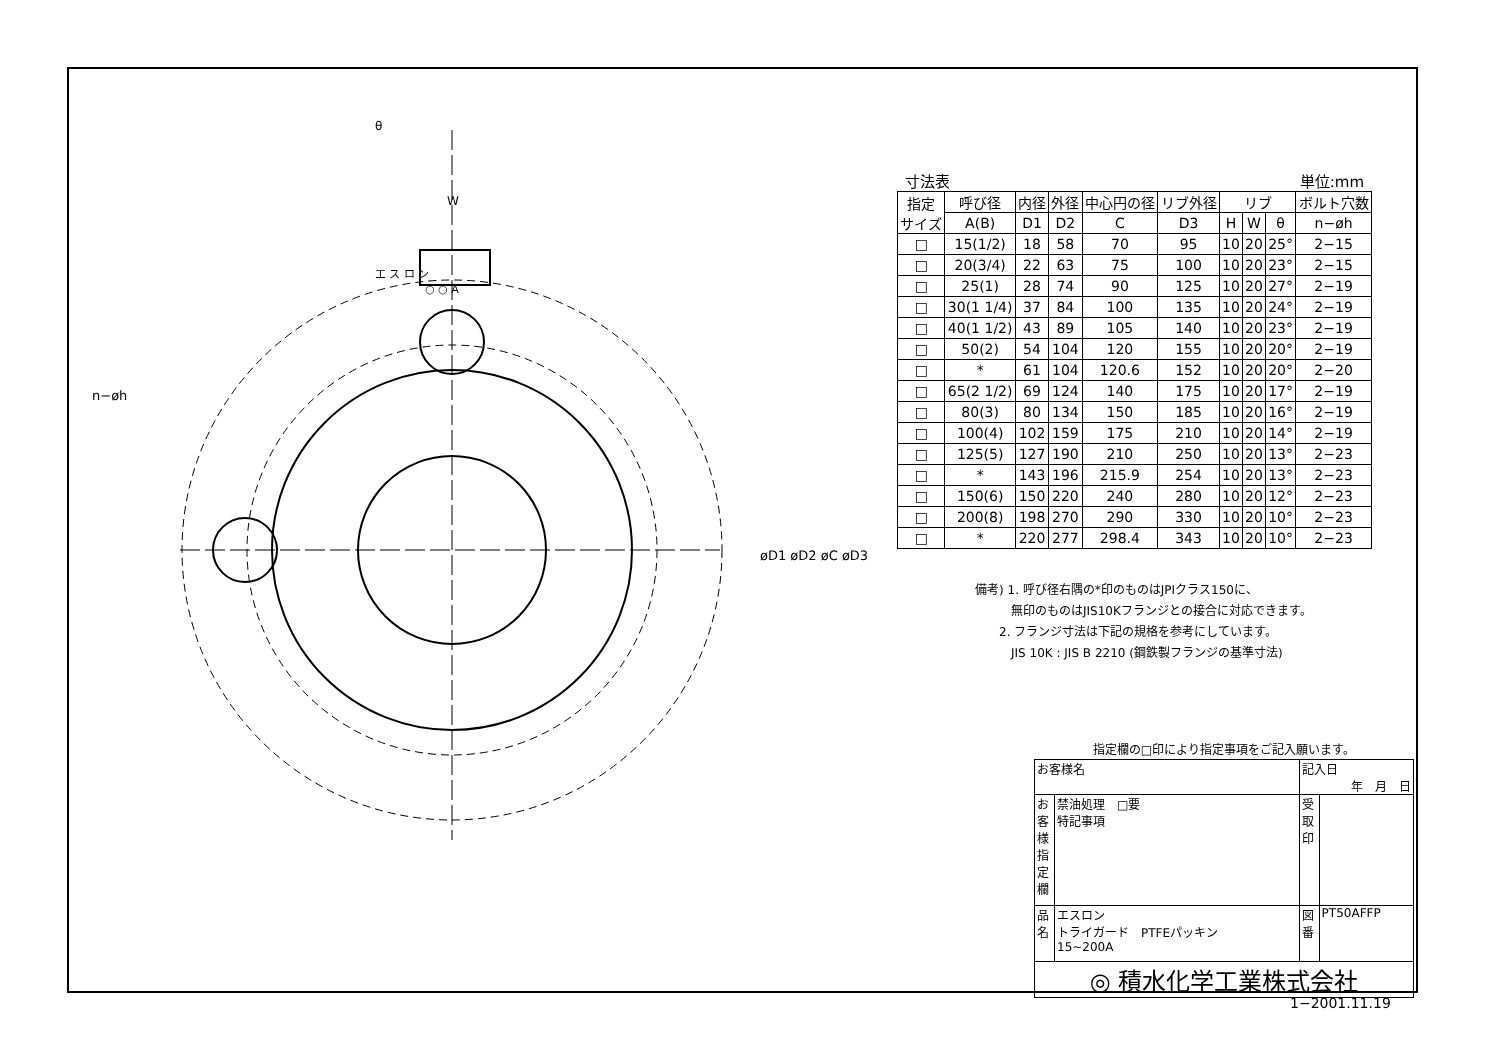エ ス ロ ン
○ ○ A
W
θ
n−øh
øD1 øD2 øC øD3
寸法表 単位:mm
| 指定 サイズ | 呼び径 | 内径 | 外径 | 中心円の径 | リブ外径 | リブ | | | ボルト穴数 |
| --- | --- | --- | --- | --- | --- | --- | --- | --- | --- |
| | A(B) | D1 | D2 | C | D3 | H | W | θ | n−øh |
| □ | 15(1/2) | 18 | 58 | 70 | 95 | 10 | 20 | 25° | 2−15 |
| □ | 20(3/4) | 22 | 63 | 75 | 100 | 10 | 20 | 23° | 2−15 |
| □ | 25(1) | 28 | 74 | 90 | 125 | 10 | 20 | 27° | 2−19 |
| □ | 30(1 1/4) | 37 | 84 | 100 | 135 | 10 | 20 | 24° | 2−19 |
| □ | 40(1 1/2) | 43 | 89 | 105 | 140 | 10 | 20 | 23° | 2−19 |
| □ | 50(2) | 54 | 104 | 120 | 155 | 10 | 20 | 20° | 2−19 |
| □ | * | 61 | 104 | 120.6 | 152 | 10 | 20 | 20° | 2−20 |
| □ | 65(2 1/2) | 69 | 124 | 140 | 175 | 10 | 20 | 17° | 2−19 |
| □ | 80(3) | 80 | 134 | 150 | 185 | 10 | 20 | 16° | 2−19 |
| □ | 100(4) | 102 | 159 | 175 | 210 | 10 | 20 | 14° | 2−19 |
| □ | 125(5) | 127 | 190 | 210 | 250 | 10 | 20 | 13° | 2−23 |
| □ | * | 143 | 196 | 215.9 | 254 | 10 | 20 | 13° | 2−23 |
| □ | 150(6) | 150 | 220 | 240 | 280 | 10 | 20 | 12° | 2−23 |
| □ | 200(8) | 198 | 270 | 290 | 330 | 10 | 20 | 10° | 2−23 |
| □ | * | 220 | 277 | 298.4 | 343 | 10 | 20 | 10° | 2−23 |
備考) 1. 呼び径右隅の*印のものはJPIクラス150に、
　　　無印のものはJIS10Kフランジとの接合に対応できます。
　　2. フランジ寸法は下記の規格を参考にしています。
　　　JIS 10K : JIS B 2210 (鋼鉄製フランジの基準寸法)
指定欄の□印により指定事項をご記入願います。
| お客様名 | | 記入日 年 月 日 | |
| お客様指定欄 | 禁油処理 □要 特記事項 | 受取印 | |
| 品名 | エスロン トライガード PTFEパッキン 15~200A | 図番 | PT50AFFP |
| ◎ 積水化学工業株式会社 | | | |
1−2001.11.19